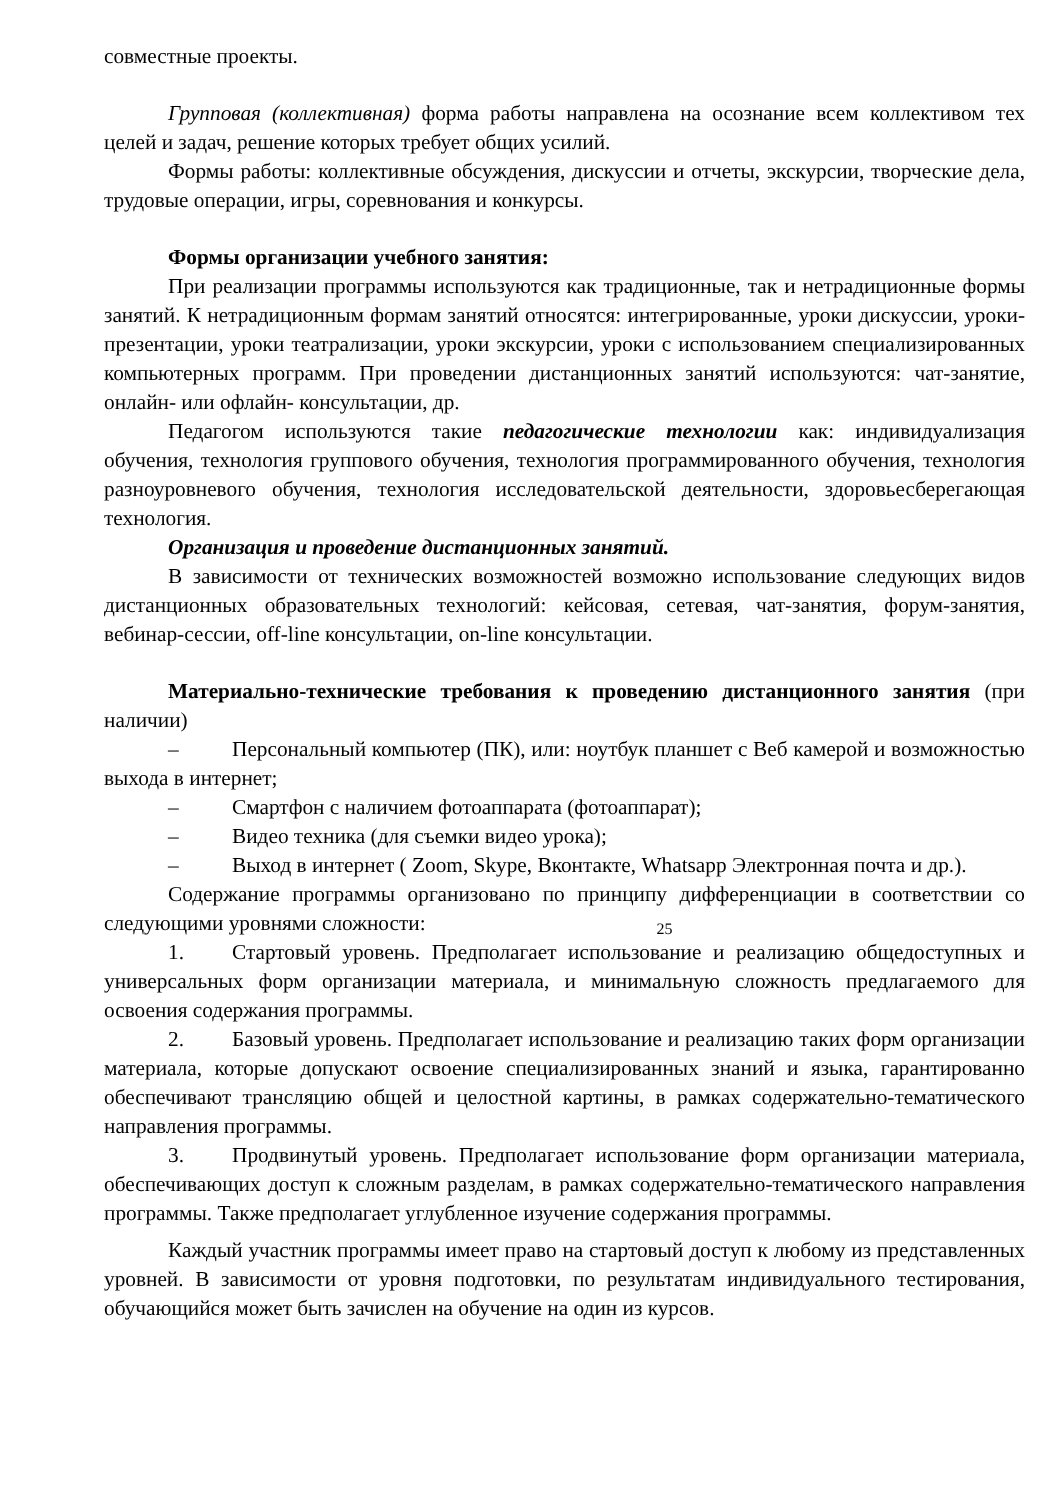совместные проекты.
Групповая (коллективная) форма работы направлена на осознание всем коллективом тех целей и задач, решение которых требует общих усилий.
Формы работы: коллективные обсуждения, дискуссии и отчеты, экскурсии, творческие дела, трудовые операции, игры, соревнования и конкурсы.
Формы организации учебного занятия:
При реализации программы используются как традиционные, так и нетрадиционные формы занятий. К нетрадиционным формам занятий относятся: интегрированные, уроки дискуссии, уроки-презентации, уроки театрализации, уроки экскурсии, уроки с использованием специализированных компьютерных программ. При проведении дистанционных занятий используются: чат-занятие, онлайн- или офлайн- консультации, др.
Педагогом используются такие педагогические технологии как: индивидуализация обучения, технология группового обучения, технология программированного обучения, технология разноуровневого обучения, технология исследовательской деятельности, здоровьесберегающая технология.
Организация и проведение дистанционных занятий.
В зависимости от технических возможностей возможно использование следующих видов дистанционных образовательных технологий: кейсовая, сетевая, чат-занятия, форум-занятия, вебинар-сессии, off-line консультации, on-line консультации.
Материально-технические требования к проведению дистанционного занятия (при наличии)
– Персональный компьютер (ПК), или: ноутбук планшет с Веб камерой и возможностью выхода в интернет;
– Смартфон с наличием фотоаппарата (фотоаппарат);
– Видео техника (для съемки видео урока);
– Выход в интернет ( Zoom, Skype, Вконтакте, Whatsapp Электронная почта и др.).
Содержание программы организовано по принципу дифференциации в соответствии со следующими уровнями сложности:
25
1. Стартовый уровень. Предполагает использование и реализацию общедоступных и универсальных форм организации материала, и минимальную сложность предлагаемого для освоения содержания программы.
2. Базовый уровень. Предполагает использование и реализацию таких форм организации материала, которые допускают освоение специализированных знаний и языка, гарантированно обеспечивают трансляцию общей и целостной картины, в рамках содержательно-тематического направления программы.
3. Продвинутый уровень. Предполагает использование форм организации материала, обеспечивающих доступ к сложным разделам, в рамках содержательно-тематического направления программы. Также предполагает углубленное изучение содержания программы.
Каждый участник программы имеет право на стартовый доступ к любому из представленных уровней. В зависимости от уровня подготовки, по результатам индивидуального тестирования, обучающийся может быть зачислен на обучение на один из курсов.